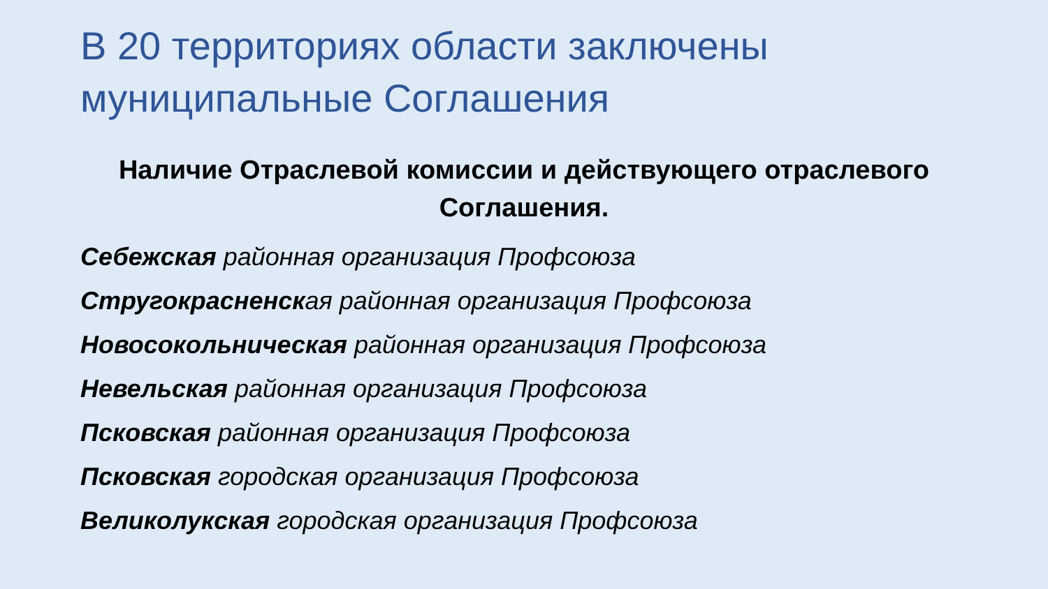В 20 территориях области заключены муниципальные Соглашения
Наличие Отраслевой комиссии и действующего отраслевого Соглашения.
Себежская районная организация Профсоюза
Стругокрасненская районная организация Профсоюза
Новосокольническая районная организация Профсоюза
Невельская районная организация Профсоюза
Псковская районная организация Профсоюза
Псковская городская организация Профсоюза
Великолукская городская организация Профсоюза